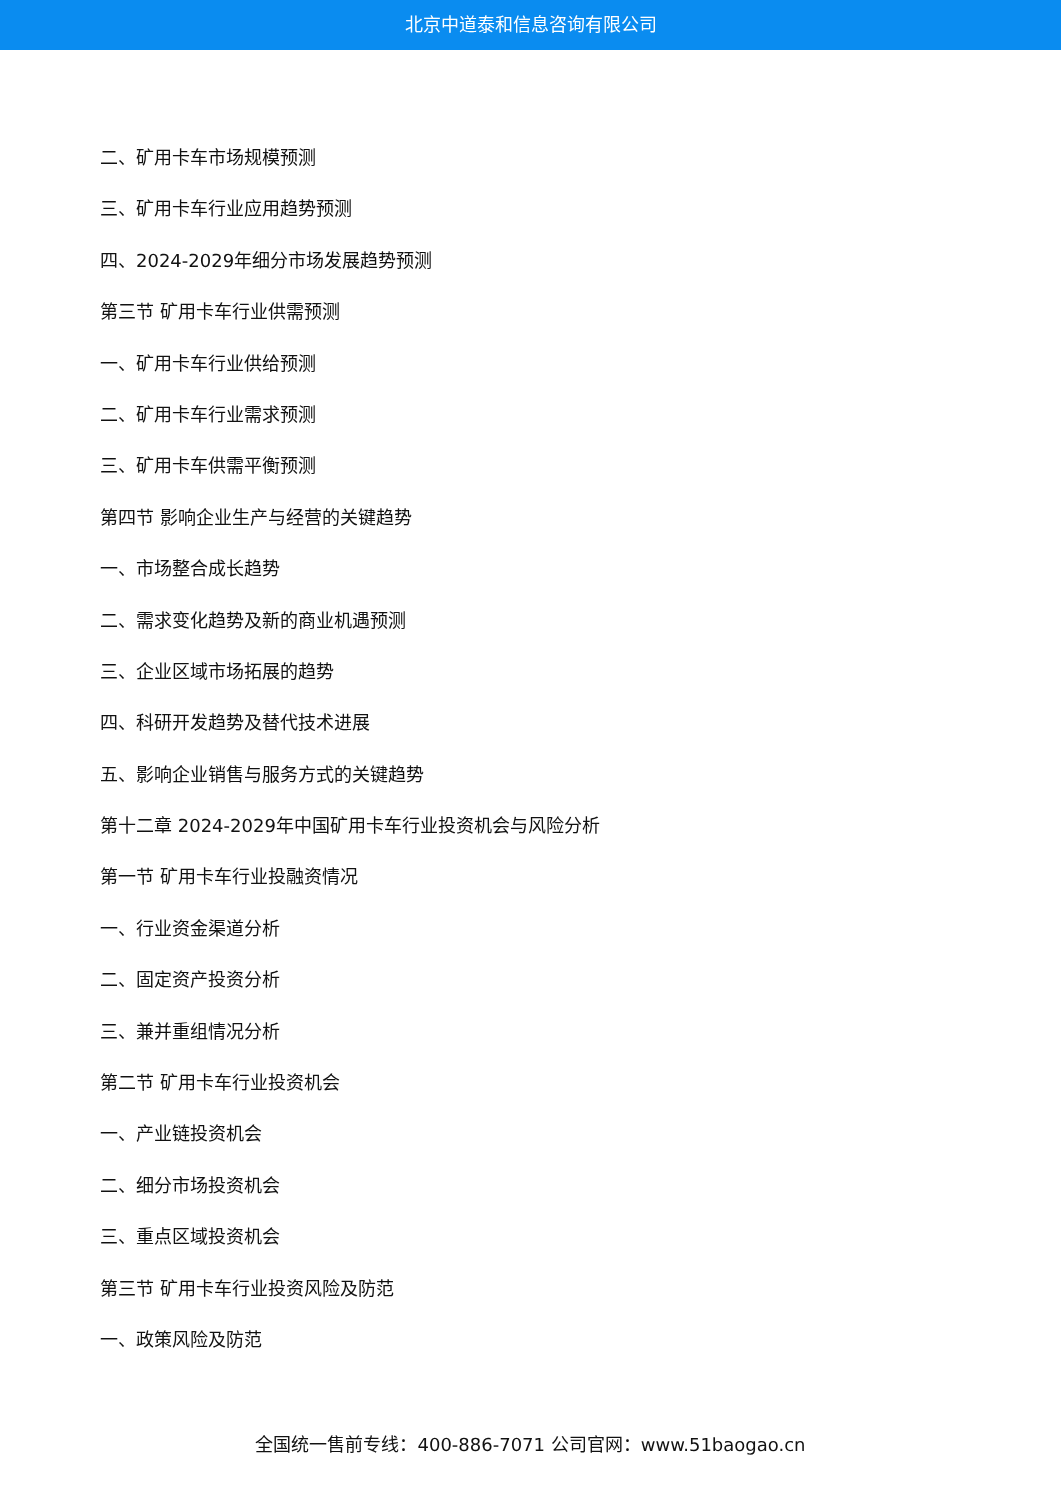北京中道泰和信息咨询有限公司
二、矿用卡车市场规模预测
三、矿用卡车行业应用趋势预测
四、2024-2029年细分市场发展趋势预测
第三节 矿用卡车行业供需预测
一、矿用卡车行业供给预测
二、矿用卡车行业需求预测
三、矿用卡车供需平衡预测
第四节 影响企业生产与经营的关键趋势
一、市场整合成长趋势
二、需求变化趋势及新的商业机遇预测
三、企业区域市场拓展的趋势
四、科研开发趋势及替代技术进展
五、影响企业销售与服务方式的关键趋势
第十二章 2024-2029年中国矿用卡车行业投资机会与风险分析
第一节 矿用卡车行业投融资情况
一、行业资金渠道分析
二、固定资产投资分析
三、兼并重组情况分析
第二节 矿用卡车行业投资机会
一、产业链投资机会
二、细分市场投资机会
三、重点区域投资机会
第三节 矿用卡车行业投资风险及防范
一、政策风险及防范
全国统一售前专线：400-886-7071 公司官网：www.51baogao.cn